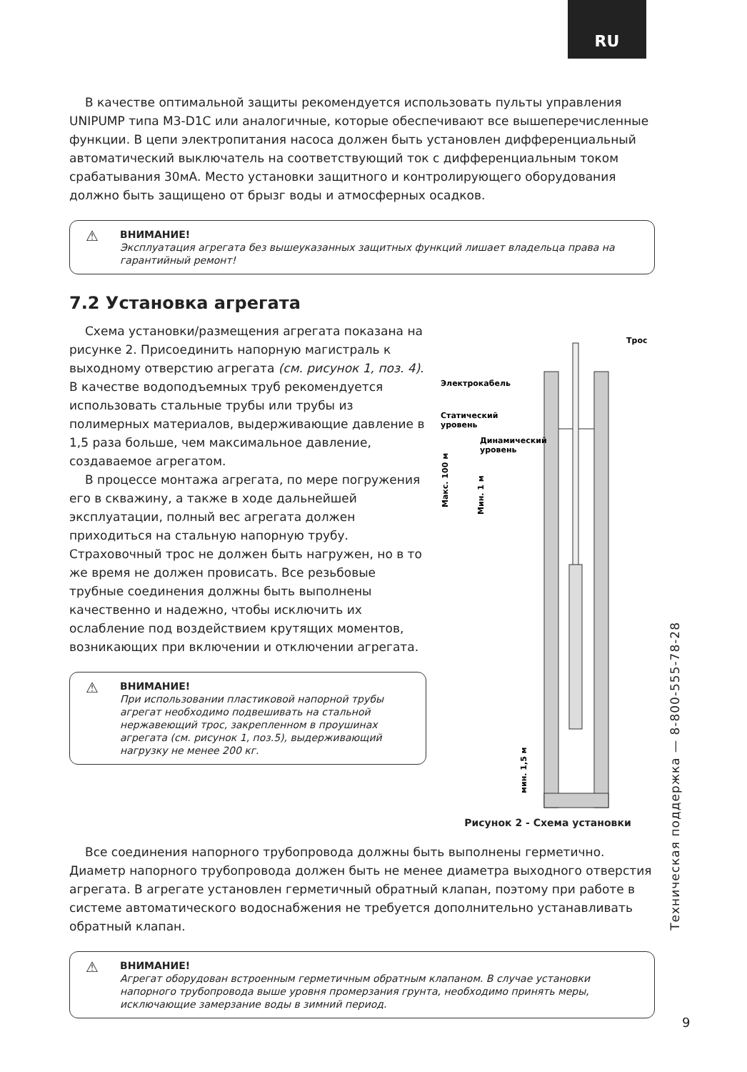RU
В качестве оптимальной защиты рекомендуется использовать пульты управления UNIPUMP типа M3-D1C или аналогичные, которые обеспечивают все вышеперечисленные функции. В цепи электропитания насоса должен быть установлен дифференциальный автоматический выключатель на соответствующий ток с дифференциальным током срабатывания 30мА. Место установки защитного и контролирующего оборудования должно быть защищено от брызг воды и атмосферных осадков.
ВНИМАНИЕ!
Эксплуатация агрегата без вышеуказанных защитных функций лишает владельца права на гарантийный ремонт!
7.2 Установка агрегата
Схема установки/размещения агрегата показана на рисунке 2. Присоединить напорную магистраль к выходному отверстию агрегата (см. рисунок 1, поз. 4). В качестве водоподъемных труб рекомендуется использовать стальные трубы или трубы из полимерных материалов, выдерживающие давление в 1,5 раза больше, чем максимальное давление, создаваемое агрегатом.
В процессе монтажа агрегата, по мере погружения его в скважину, а также в ходе дальнейшей эксплуатации, полный вес агрегата должен приходиться на стальную напорную трубу. Страховочный трос не должен быть нагружен, но в то же время не должен провисать. Все резьбовые трубные соединения должны быть выполнены качественно и надежно, чтобы исключить их ослабление под воздействием крутящих моментов, возникающих при включении и отключении агрегата.
ВНИМАНИЕ!
При использовании пластиковой напорной трубы агрегат необходимо подвешивать на стальной нержавеющий трос, закрепленном в проушинах агрегата (см. рисунок 1, поз.5), выдерживающий нагрузку не менее 200 кг.
Электрокабель
Трос
Статический
уровень
Динамический
уровень
Макс. 100 м
Мин. 1 м
мин. 1,5 м
Рисунок 2 - Схема установки
Все соединения напорного трубопровода должны быть выполнены герметично. Диаметр напорного трубопровода должен быть не менее диаметра выходного отверстия агрегата. В агрегате установлен герметичный обратный клапан, поэтому при работе в системе автоматического водоснабжения не требуется дополнительно устанавливать обратный клапан.
ВНИМАНИЕ!
Агрегат оборудован встроенным герметичным обратным клапаном. В случае установки напорного трубопровода выше уровня промерзания грунта, необходимо принять меры, исключающие замерзание воды в зимний период.
Техническая поддержка — 8-800-555-78-28
9